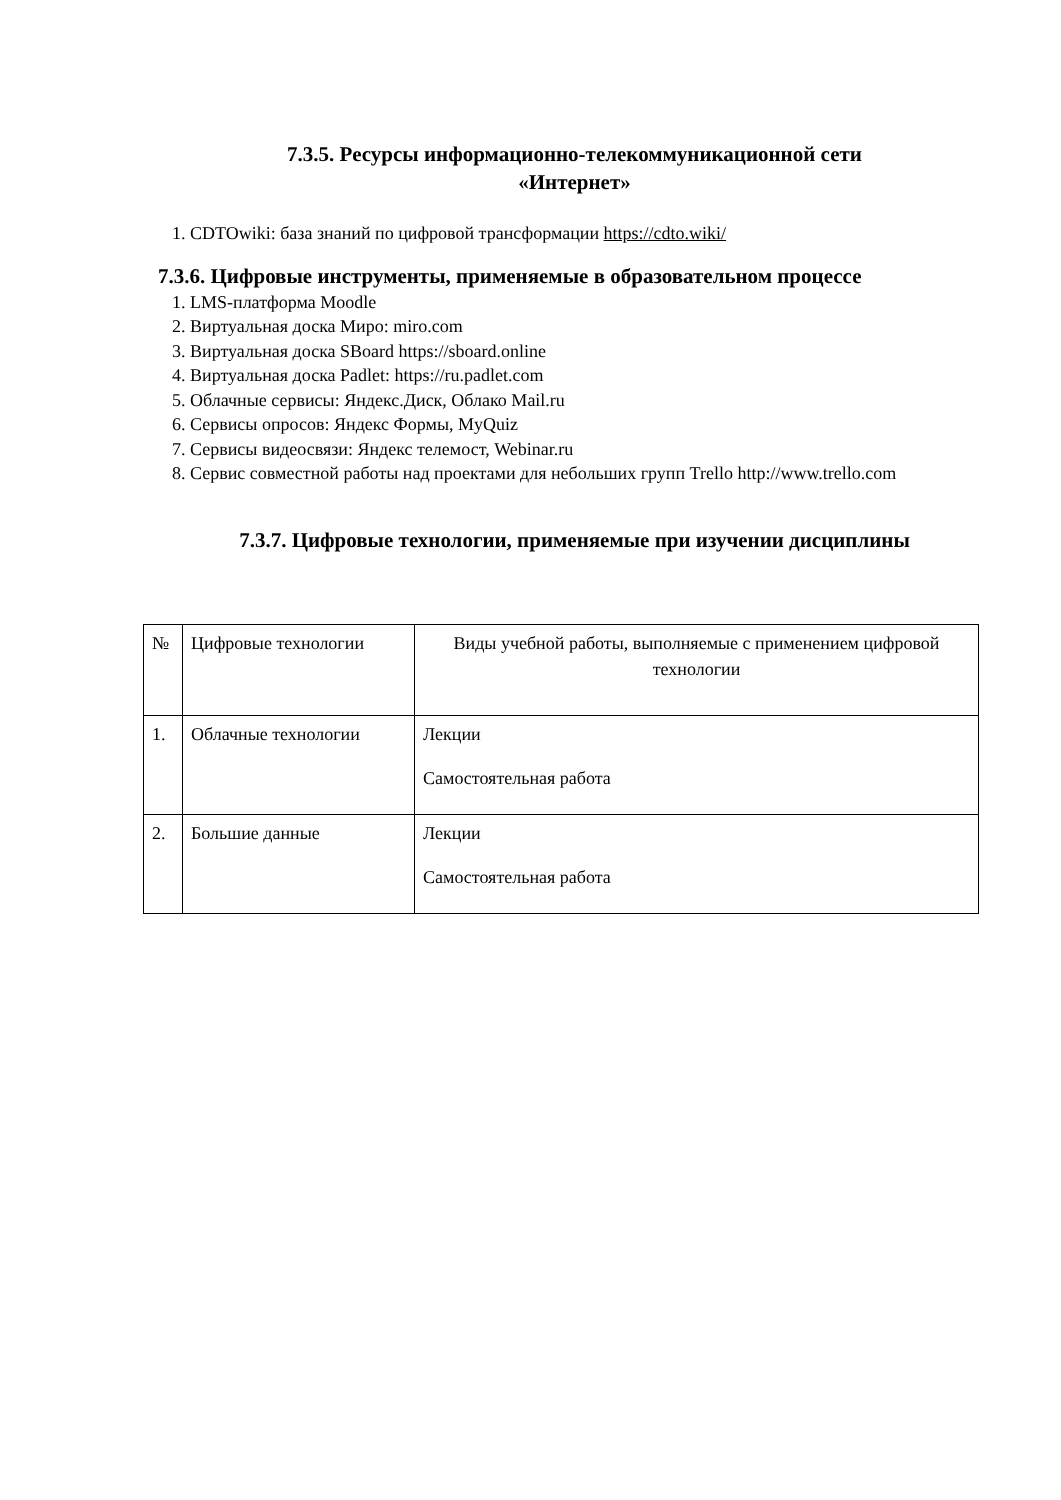7.3.5. Ресурсы информационно-телекоммуникационной сети
«Интернет»
1. CDTOwiki: база знаний по цифровой трансформации https://cdto.wiki/
7.3.6. Цифровые инструменты, применяемые в образовательном процессе
1. LMS-платформа Moodle
2. Виртуальная доска Миро: miro.com
3. Виртуальная доска SBoard https://sboard.online
4. Виртуальная доска Padlet: https://ru.padlet.com
5. Облачные сервисы: Яндекс.Диск, Облако Mail.ru
6. Сервисы опросов: Яндекс Формы, MyQuiz
7. Сервисы видеосвязи: Яндекс телемост, Webinar.ru
8. Сервис совместной работы над проектами для небольших групп Trello http://www.trello.com
7.3.7. Цифровые технологии, применяемые при изучении дисциплины
| № | Цифровые технологии | Виды учебной работы, выполняемые с применением цифровой технологии |
| 1. | Облачные технологии | Лекции Самостоятельная работа |
| 2. | Большие данные | Лекции Самостоятельная работа |